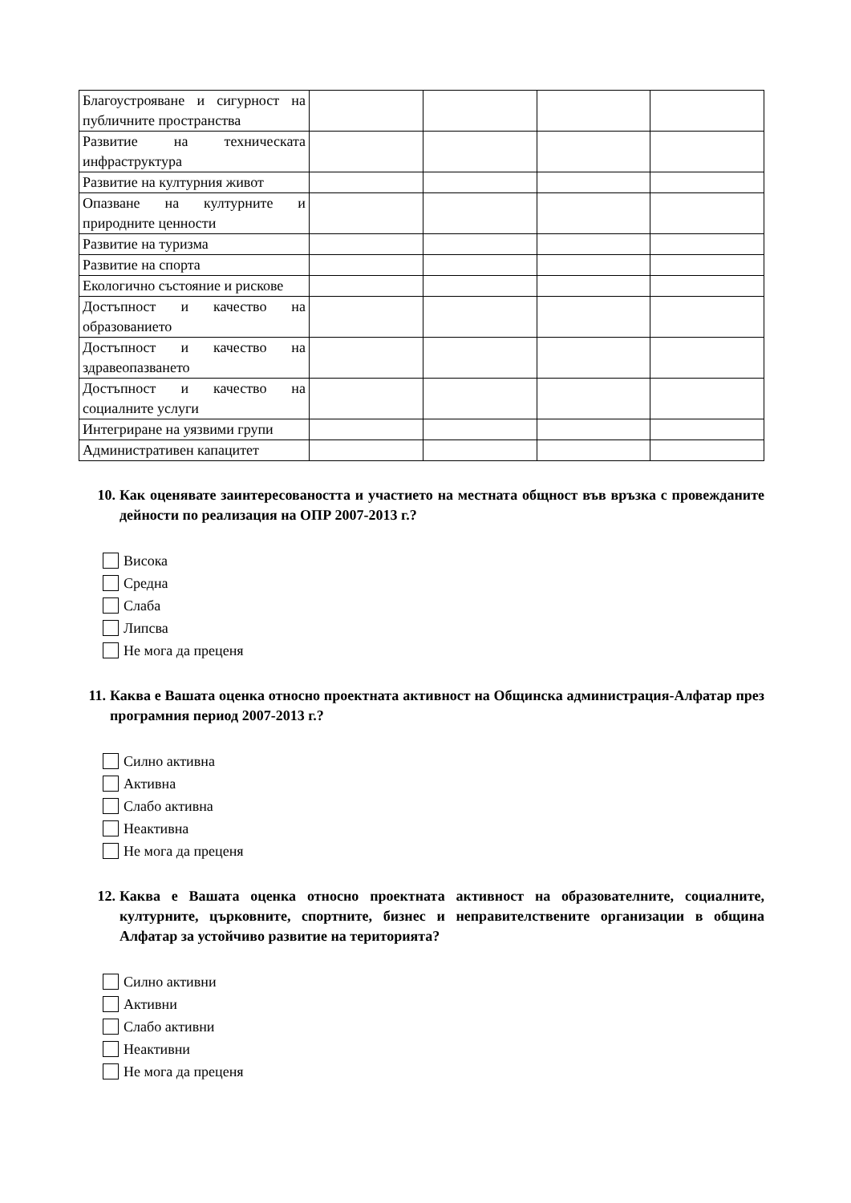| Благоустрояване и сигурност на публичните пространства | | | | |
| Развитие на техническата инфраструктура | | | | |
| Развитие на културния живот | | | | |
| Опазване на културните и природните ценности | | | | |
| Развитие на туризма | | | | |
| Развитие на спорта | | | | |
| Екологично състояние и рискове | | | | |
| Достъпност и качество на образованието | | | | |
| Достъпност и качество на здравеопазването | | | | |
| Достъпност и качество на социалните услуги | | | | |
| Интегриране на уязвими групи | | | | |
| Административен капацитет | | | | |
10. Как оценявате заинтересоваността и участието на местната общност във връзка с провежданите дейности по реализация на ОПР 2007-2013 г.?
Висока
Средна
Слаба
Липсва
Не мога да преценя
11. Каква е Вашата оценка относно проектната активност на Общинска администрация-Алфатар през програмния период 2007-2013 г.?
Силно активна
Активна
Слабо активна
Неактивна
Не мога да преценя
12. Каква е Вашата оценка относно проектната активност на образователните, социалните, културните, църковните, спортните, бизнес и неправителствените организации в община Алфатар за устойчиво развитие на територията?
Силно активни
Активни
Слабо активни
Неактивни
Не мога да преценя